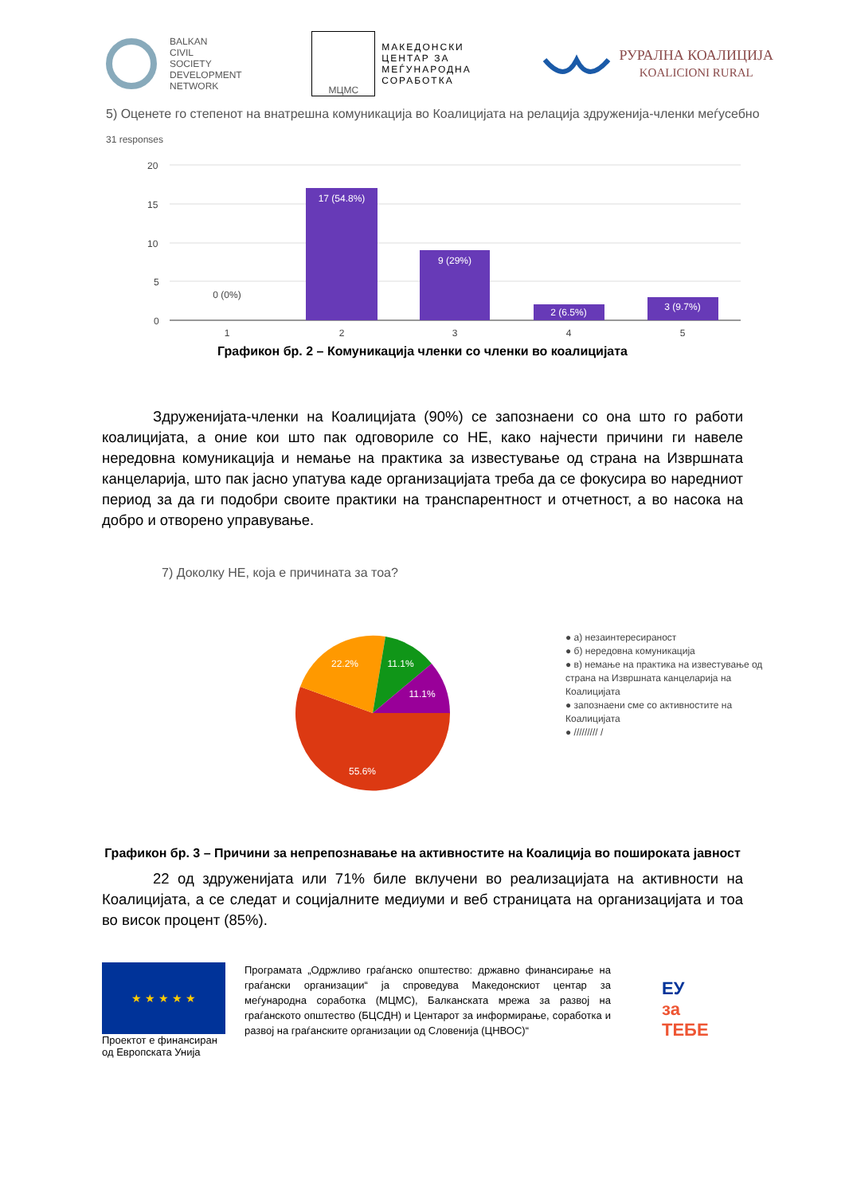BALKAN
CIVIL
SOCIETY
DEVELOPMENT
NETWORK
МЦМС
МАКЕДОНСКИ
ЦЕНТАР ЗА
МЕЃУНАРОДНА
СОРАБОТКА
РУРАЛНА КОАЛИЦИЈА
KOALICIONI RURAL
5) Оценете го степенот на внатрешна комуникација во Коалицијата на релација здруженија-членки меѓусебно
31 responses
20
15
10
5
0
17 (54.8%)
9 (29%)
2 (6.5%)
3 (9.7%)
0 (0%)
1
2
3
4
5
Графикон бр. 2 – Комуникација членки со членки во коалицијата
Здруженијата-членки на Коалицијата (90%) се запознаени со она што го работи коалицијата, а оние кои што пак одговориле со НЕ, како најчести причини ги навеле нередовна комуникација и немање на практика за известување од страна на Извршната канцеларија, што пак јасно упатува каде организацијата треба да се фокусира во наредниот период за да ги подобри своите практики на транспарентност и отчетност, а во насока на добро и отворено управување.
7) Доколку НЕ, која е причината за тоа?
22.2%
11.1%
11.1%
55.6%
● а) незаинтересираност
● б) нередовна комуникација
● в) немање на практика на известување од страна на Извршната канцеларија на Коалицијата
● запознаени сме со активностите на Коалицијата
● ///////// /
Графикон бр. 3 – Причини за непрепознавање на активностите на Коалиција во пошироката јавност
22 од здруженијата или 71% биле вклучени во реализацијата на активности на Коалицијата, а се следат и социјалните медиуми и веб страницата на организацијата и тоа во висок процент (85%).
★ ★ ★ ★ ★
Проектот е финансиран од Европската Унија
Програмата „Одржливо граѓанско општество: државно финансирање на граѓански организации“ ја спроведува Македонскиот центар за меѓународна соработка (МЦМС), Балканската мрежа за развој на граѓанското општество (БЦСДН) и Центарот за информирање, соработка и развој на граѓанските организации од Словенија (ЦНВОС)“
ЕУ
за
ТЕБЕ